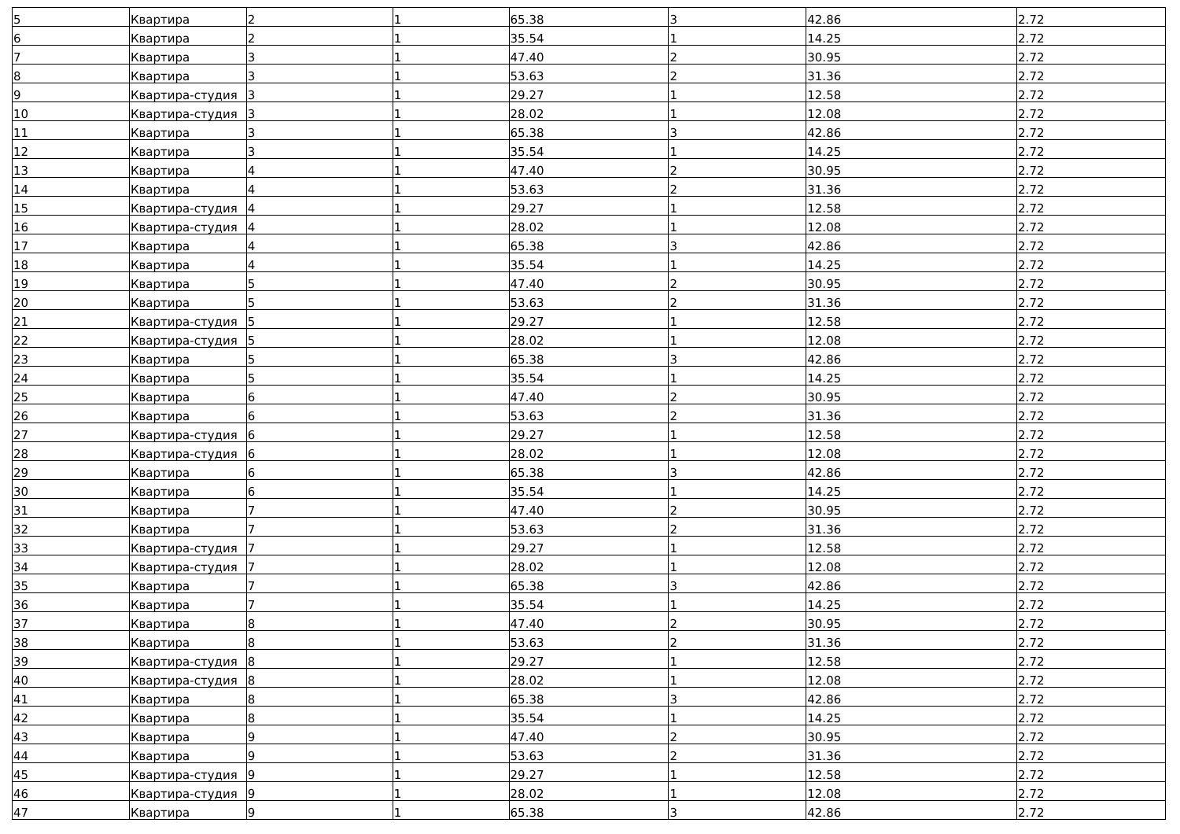| 5 | Квартира | 2 | 1 | 65.38 | 3 | 42.86 | 2.72 |
| 6 | Квартира | 2 | 1 | 35.54 | 1 | 14.25 | 2.72 |
| 7 | Квартира | 3 | 1 | 47.40 | 2 | 30.95 | 2.72 |
| 8 | Квартира | 3 | 1 | 53.63 | 2 | 31.36 | 2.72 |
| 9 | Квартира-студия | 3 | 1 | 29.27 | 1 | 12.58 | 2.72 |
| 10 | Квартира-студия | 3 | 1 | 28.02 | 1 | 12.08 | 2.72 |
| 11 | Квартира | 3 | 1 | 65.38 | 3 | 42.86 | 2.72 |
| 12 | Квартира | 3 | 1 | 35.54 | 1 | 14.25 | 2.72 |
| 13 | Квартира | 4 | 1 | 47.40 | 2 | 30.95 | 2.72 |
| 14 | Квартира | 4 | 1 | 53.63 | 2 | 31.36 | 2.72 |
| 15 | Квартира-студия | 4 | 1 | 29.27 | 1 | 12.58 | 2.72 |
| 16 | Квартира-студия | 4 | 1 | 28.02 | 1 | 12.08 | 2.72 |
| 17 | Квартира | 4 | 1 | 65.38 | 3 | 42.86 | 2.72 |
| 18 | Квартира | 4 | 1 | 35.54 | 1 | 14.25 | 2.72 |
| 19 | Квартира | 5 | 1 | 47.40 | 2 | 30.95 | 2.72 |
| 20 | Квартира | 5 | 1 | 53.63 | 2 | 31.36 | 2.72 |
| 21 | Квартира-студия | 5 | 1 | 29.27 | 1 | 12.58 | 2.72 |
| 22 | Квартира-студия | 5 | 1 | 28.02 | 1 | 12.08 | 2.72 |
| 23 | Квартира | 5 | 1 | 65.38 | 3 | 42.86 | 2.72 |
| 24 | Квартира | 5 | 1 | 35.54 | 1 | 14.25 | 2.72 |
| 25 | Квартира | 6 | 1 | 47.40 | 2 | 30.95 | 2.72 |
| 26 | Квартира | 6 | 1 | 53.63 | 2 | 31.36 | 2.72 |
| 27 | Квартира-студия | 6 | 1 | 29.27 | 1 | 12.58 | 2.72 |
| 28 | Квартира-студия | 6 | 1 | 28.02 | 1 | 12.08 | 2.72 |
| 29 | Квартира | 6 | 1 | 65.38 | 3 | 42.86 | 2.72 |
| 30 | Квартира | 6 | 1 | 35.54 | 1 | 14.25 | 2.72 |
| 31 | Квартира | 7 | 1 | 47.40 | 2 | 30.95 | 2.72 |
| 32 | Квартира | 7 | 1 | 53.63 | 2 | 31.36 | 2.72 |
| 33 | Квартира-студия | 7 | 1 | 29.27 | 1 | 12.58 | 2.72 |
| 34 | Квартира-студия | 7 | 1 | 28.02 | 1 | 12.08 | 2.72 |
| 35 | Квартира | 7 | 1 | 65.38 | 3 | 42.86 | 2.72 |
| 36 | Квартира | 7 | 1 | 35.54 | 1 | 14.25 | 2.72 |
| 37 | Квартира | 8 | 1 | 47.40 | 2 | 30.95 | 2.72 |
| 38 | Квартира | 8 | 1 | 53.63 | 2 | 31.36 | 2.72 |
| 39 | Квартира-студия | 8 | 1 | 29.27 | 1 | 12.58 | 2.72 |
| 40 | Квартира-студия | 8 | 1 | 28.02 | 1 | 12.08 | 2.72 |
| 41 | Квартира | 8 | 1 | 65.38 | 3 | 42.86 | 2.72 |
| 42 | Квартира | 8 | 1 | 35.54 | 1 | 14.25 | 2.72 |
| 43 | Квартира | 9 | 1 | 47.40 | 2 | 30.95 | 2.72 |
| 44 | Квартира | 9 | 1 | 53.63 | 2 | 31.36 | 2.72 |
| 45 | Квартира-студия | 9 | 1 | 29.27 | 1 | 12.58 | 2.72 |
| 46 | Квартира-студия | 9 | 1 | 28.02 | 1 | 12.08 | 2.72 |
| 47 | Квартира | 9 | 1 | 65.38 | 3 | 42.86 | 2.72 |